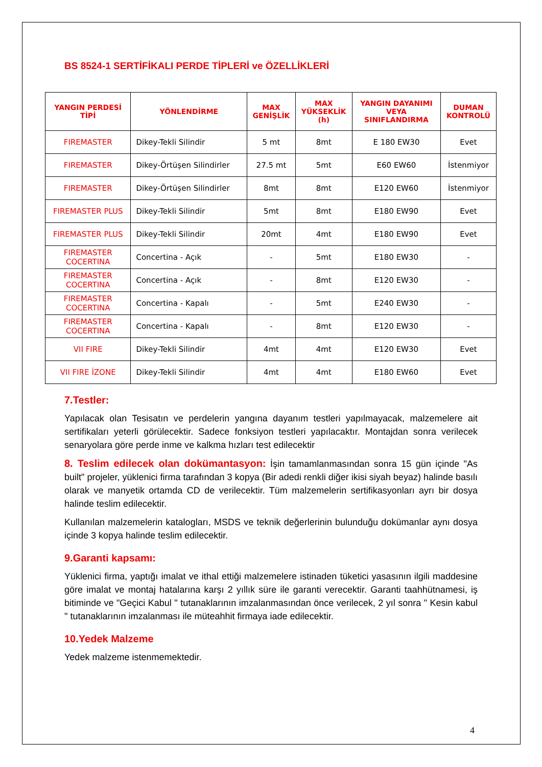BS 8524-1 SERTİFİKALI PERDE TİPLERİ ve ÖZELLİKLERİ
| YANGIN PERDESİ TİPİ | YÖNLENDİRME | MAX GENİŞLİK | MAX YÜKSEKLİK (h) | YANGIN DAYANIMI VEYA SINIFLANDIRMA | DUMAN KONTROLÜ |
| --- | --- | --- | --- | --- | --- |
| FIREMASTER | Dikey-Tekli Silindir | 5 mt | 8mt | E 180 EW30 | Evet |
| FIREMASTER | Dikey-Örtüşen Silindirler | 27.5 mt | 5mt | E60 EW60 | İstenmiyor |
| FIREMASTER | Dikey-Örtüşen Silindirler | 8mt | 8mt | E120 EW60 | İstenmiyor |
| FIREMASTER PLUS | Dikey-Tekli Silindir | 5mt | 8mt | E180 EW90 | Evet |
| FIREMASTER PLUS | Dikey-Tekli Silindir | 20mt | 4mt | E180 EW90 | Evet |
| FIREMASTER COCERTINA | Concertina - Açık | - | 5mt | E180 EW30 | - |
| FIREMASTER COCERTINA | Concertina - Açık | - | 8mt | E120 EW30 | - |
| FIREMASTER COCERTINA | Concertina - Kapalı | - | 5mt | E240 EW30 | - |
| FIREMASTER COCERTINA | Concertina - Kapalı | - | 8mt | E120 EW30 | - |
| VII FIRE | Dikey-Tekli Silindir | 4mt | 4mt | E120 EW30 | Evet |
| VII FIRE İZONE | Dikey-Tekli Silindir | 4mt | 4mt | E180 EW60 | Evet |
7.Testler:
Yapılacak olan Tesisatın ve perdelerin yangına dayanım testleri yapılmayacak, malzemelere ait sertifikaları yeterli görülecektir. Sadece fonksiyon testleri yapılacaktır. Montajdan sonra verilecek senaryolara göre perde inme ve kalkma hızları test edilecektir
8. Teslim edilecek olan dokümantasyon: İşin tamamlanmasından sonra 15 gün içinde "As built" projeler, yüklenici firma tarafından 3 kopya (Bir adedi renkli diğer ikisi siyah beyaz) halinde basılı olarak ve manyetik ortamda CD de verilecektir. Tüm malzemelerin sertifikasyonları ayrı bir dosya halinde teslim edilecektir.
Kullanılan malzemelerin katalogları, MSDS ve teknik değerlerinin bulunduğu dokümanlar aynı dosya içinde 3 kopya halinde teslim edilecektir.
9.Garanti kapsamı:
Yüklenici firma, yaptığı imalat ve ithal ettiği malzemelere istinaden tüketici yasasının ilgili maddesine göre imalat ve montaj hatalarına karşı 2 yıllık süre ile garanti verecektir. Garanti taahhütnamesi, iş bitiminde ve "Geçici Kabul " tutanaklarının imzalanmasından önce verilecek, 2 yıl sonra " Kesin kabul " tutanaklarının imzalanması ile müteahhit firmaya iade edilecektir.
10.Yedek Malzeme
Yedek malzeme istenmemektedir.
4